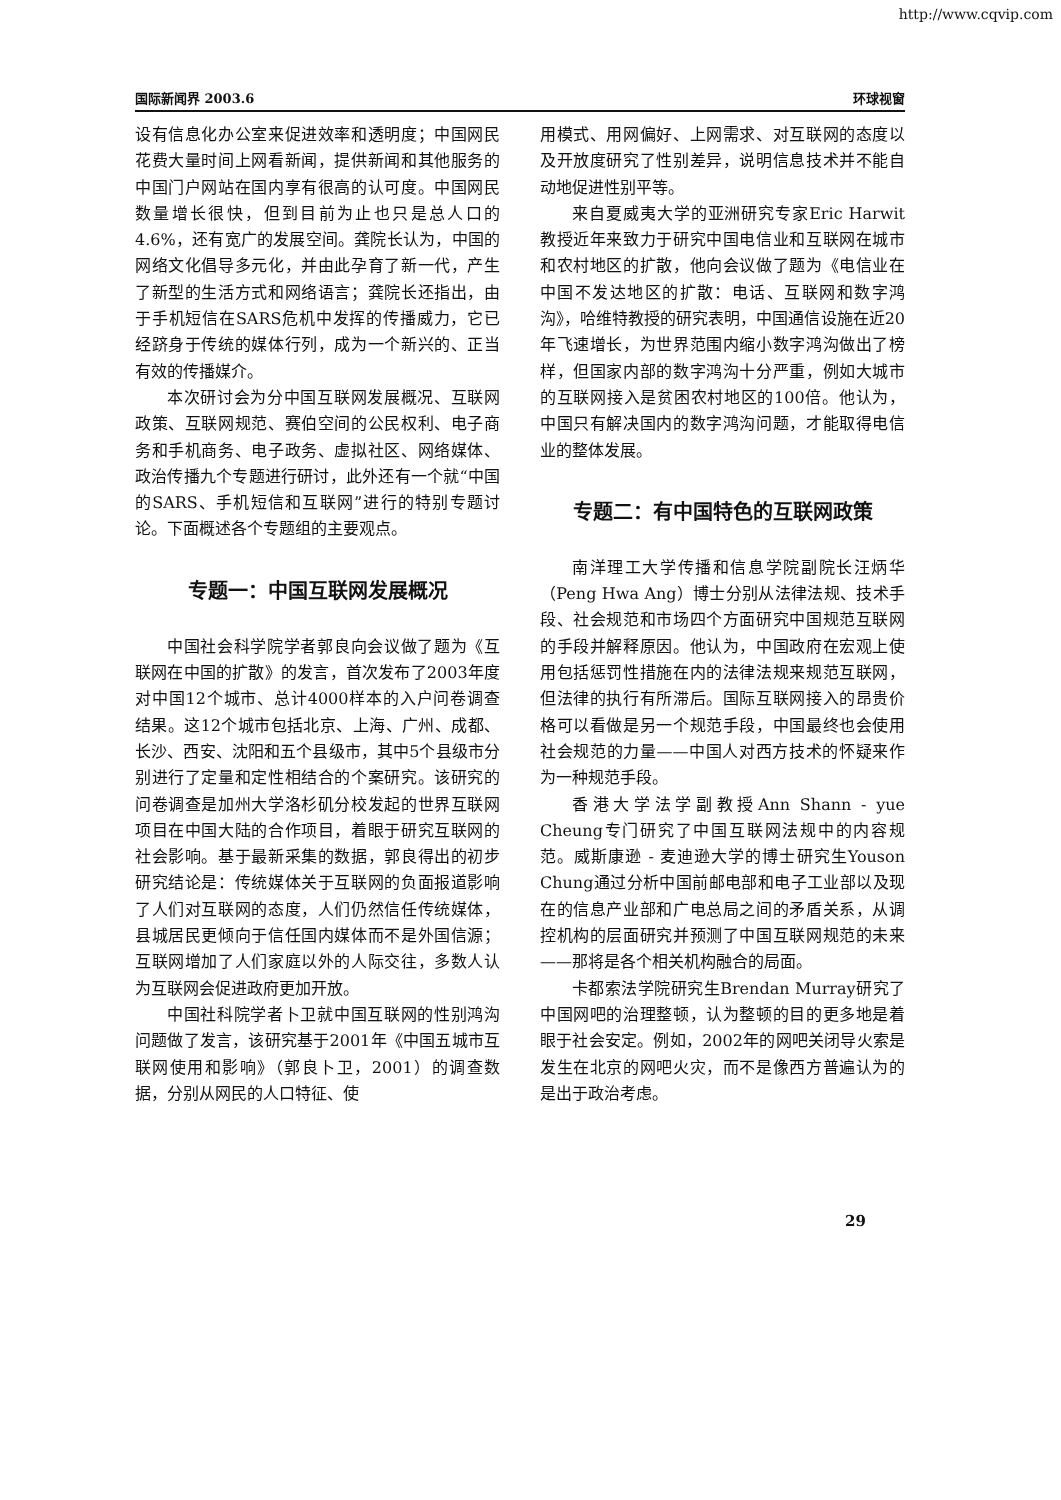http://www.cqvip.com
国际新闻界 2003.6 环球视窗
设有信息化办公室来促进效率和透明度；中国网民花费大量时间上网看新闻，提供新闻和其他服务的中国门户网站在国内享有很高的认可度。中国网民数量增长很快，但到目前为止也只是总人口的4.6%，还有宽广的发展空间。龚院长认为，中国的网络文化倡导多元化，并由此孕育了新一代，产生了新型的生活方式和网络语言；龚院长还指出，由于手机短信在SARS危机中发挥的传播威力，它已经跻身于传统的媒体行列，成为一个新兴的、正当有效的传播媒介。
本次研讨会为分中国互联网发展概况、互联网政策、互联网规范、赛伯空间的公民权利、电子商务和手机商务、电子政务、虚拟社区、网络媒体、政治传播九个专题进行研讨，此外还有一个就“中国的SARS、手机短信和互联网”进行的特别专题讨论。下面概述各个专题组的主要观点。
专题一：中国互联网发展概况
中国社会科学院学者郭良向会议做了题为《互联网在中国的扩散》的发言，首次发布了2003年度对中国12个城市、总计4000样本的入户问卷调查结果。这12个城市包括北京、上海、广州、成都、长沙、西安、沈阳和五个县级市，其中5个县级市分别进行了定量和定性相结合的个案研究。该研究的问卷调查是加州大学洛杉矶分校发起的世界互联网项目在中国大陆的合作项目，着眼于研究互联网的社会影响。基于最新采集的数据，郭良得出的初步研究结论是：传统媒体关于互联网的负面报道影响了人们对互联网的态度，人们仍然信任传统媒体，县城居民更倾向于信任国内媒体而不是外国信源；互联网增加了人们家庭以外的人际交往，多数人认为互联网会促进政府更加开放。
中国社科院学者卜卫就中国互联网的性别鸿沟问题做了发言，该研究基于2001年《中国五城市互联网使用和影响》（郭良卜卫，2001）的调查数据，分别从网民的人口特征、使
用模式、用网偏好、上网需求、对互联网的态度以及开放度研究了性别差异，说明信息技术并不能自动地促进性别平等。
来自夏威夷大学的亚洲研究专家Eric Harwit教授近年来致力于研究中国电信业和互联网在城市和农村地区的扩散，他向会议做了题为《电信业在中国不发达地区的扩散：电话、互联网和数字鸿沟》，哈维特教授的研究表明，中国通信设施在近20年飞速增长，为世界范围内缩小数字鸿沟做出了榜样，但国家内部的数字鸿沟十分严重，例如大城市的互联网接入是贫困农村地区的100倍。他认为，中国只有解决国内的数字鸿沟问题，才能取得电信业的整体发展。
专题二：有中国特色的互联网政策
南洋理工大学传播和信息学院副院长汪炳华（Peng Hwa Ang）博士分别从法律法规、技术手段、社会规范和市场四个方面研究中国规范互联网的手段并解释原因。他认为，中国政府在宏观上使用包括惩罚性措施在内的法律法规来规范互联网，但法律的执行有所滞后。国际互联网接入的昂贵价格可以看做是另一个规范手段，中国最终也会使用社会规范的力量——中国人对西方技术的怀疑来作为一种规范手段。
香港大学法学副教授Ann Shann - yue Cheung专门研究了中国互联网法规中的内容规范。威斯康逊 - 麦迪逊大学的博士研究生Youson Chung通过分析中国前邮电部和电子工业部以及现在的信息产业部和广电总局之间的矛盾关系，从调控机构的层面研究并预测了中国互联网规范的未来——那将是各个相关机构融合的局面。
卡都索法学院研究生Brendan Murray研究了中国网吧的治理整顿，认为整顿的目的更多地是着眼于社会安定。例如，2002年的网吧关闭导火索是发生在北京的网吧火灾，而不是像西方普遍认为的是出于政治考虑。
29